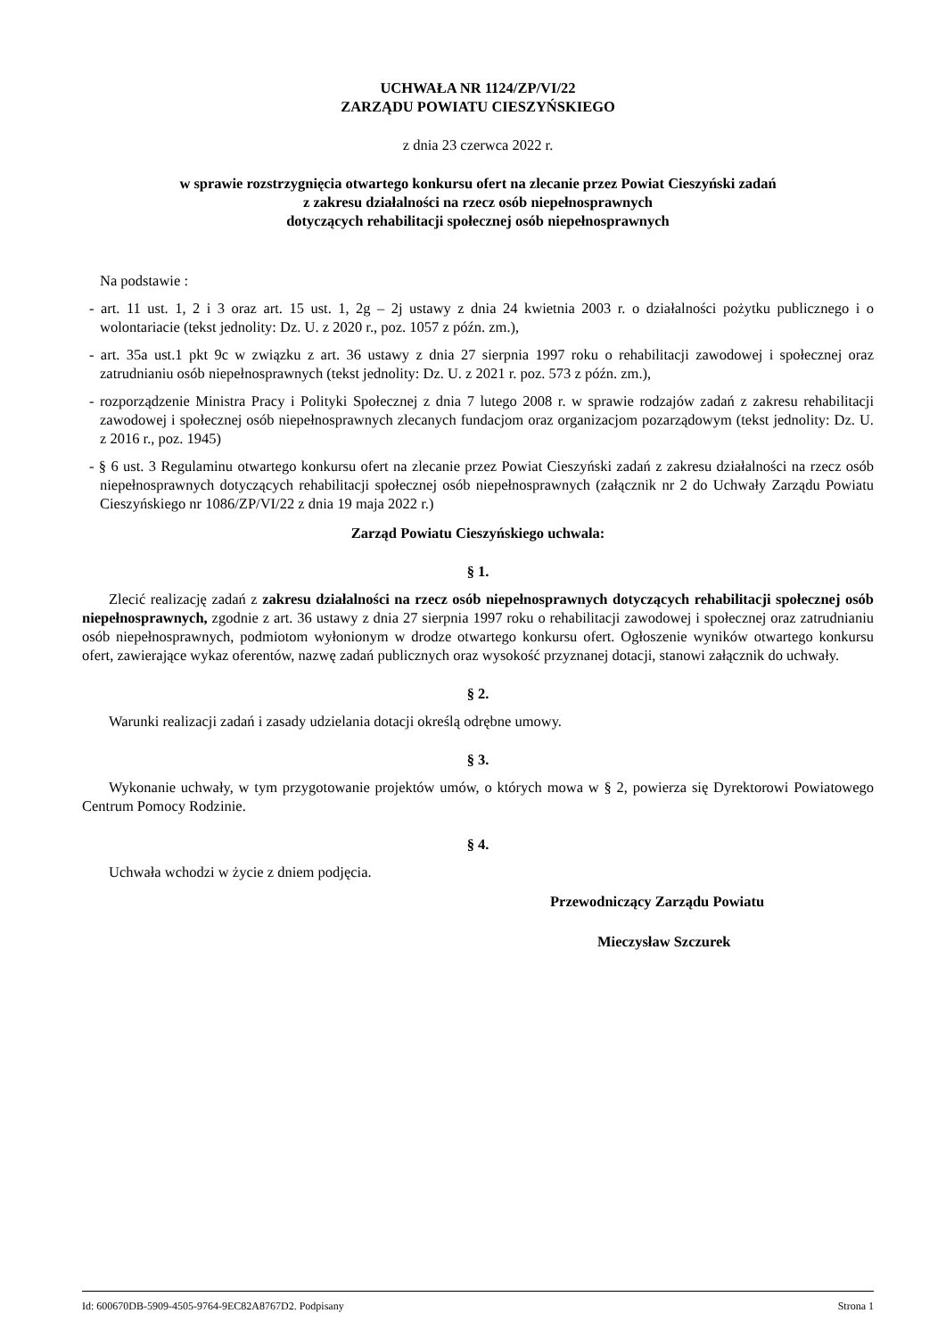UCHWAŁA NR 1124/ZP/VI/22
ZARZĄDU POWIATU CIESZYŃSKIEGO
z dnia 23 czerwca 2022 r.
w sprawie rozstrzygnięcia otwartego konkursu ofert na zlecanie przez Powiat Cieszyński zadań
z zakresu działalności na rzecz osób niepełnosprawnych
dotyczących rehabilitacji społecznej osób niepełnosprawnych
Na podstawie :
- art. 11 ust. 1, 2 i 3 oraz art. 15 ust. 1, 2g – 2j ustawy z dnia 24 kwietnia 2003 r. o działalności pożytku publicznego i o wolontariacie (tekst jednolity: Dz. U. z 2020 r., poz. 1057 z późn. zm.),
- art. 35a ust.1 pkt 9c w związku z art. 36 ustawy z dnia 27 sierpnia 1997 roku o rehabilitacji zawodowej i społecznej oraz zatrudnianiu osób niepełnosprawnych (tekst jednolity: Dz. U. z 2021 r. poz. 573 z późn. zm.),
- rozporządzenie Ministra Pracy i Polityki Społecznej z dnia 7 lutego 2008 r. w sprawie rodzajów zadań z zakresu rehabilitacji zawodowej i społecznej osób niepełnosprawnych zlecanych fundacjom oraz organizacjom pozarządowym (tekst jednolity: Dz. U. z 2016 r., poz. 1945)
- § 6 ust. 3 Regulaminu otwartego konkursu ofert na zlecanie przez Powiat Cieszyński zadań z zakresu działalności na rzecz osób niepełnosprawnych dotyczących rehabilitacji społecznej osób niepełnosprawnych (załącznik nr 2 do Uchwały Zarządu Powiatu Cieszyńskiego nr 1086/ZP/VI/22 z dnia 19 maja 2022 r.)
Zarząd Powiatu Cieszyńskiego uchwala:
§ 1.
Zlecić realizację zadań z zakresu działalności na rzecz osób niepełnosprawnych dotyczących rehabilitacji społecznej osób niepełnosprawnych, zgodnie z art. 36 ustawy z dnia 27 sierpnia 1997 roku o rehabilitacji zawodowej i społecznej oraz zatrudnianiu osób niepełnosprawnych, podmiotom wyłonionym w drodze otwartego konkursu ofert. Ogłoszenie wyników otwartego konkursu ofert, zawierające wykaz oferentów, nazwę zadań publicznych oraz wysokość przyznanej dotacji, stanowi załącznik do uchwały.
§ 2.
Warunki realizacji zadań i zasady udzielania dotacji określą odrębne umowy.
§ 3.
Wykonanie uchwały, w tym przygotowanie projektów umów, o których mowa w § 2, powierza się Dyrektorowi Powiatowego Centrum Pomocy Rodzinie.
§ 4.
Uchwała wchodzi w życie z dniem podjęcia.
Przewodniczący Zarządu Powiatu
Mieczysław Szczurek
Id: 600670DB-5909-4505-9764-9EC82A8767D2. Podpisany Strona 1